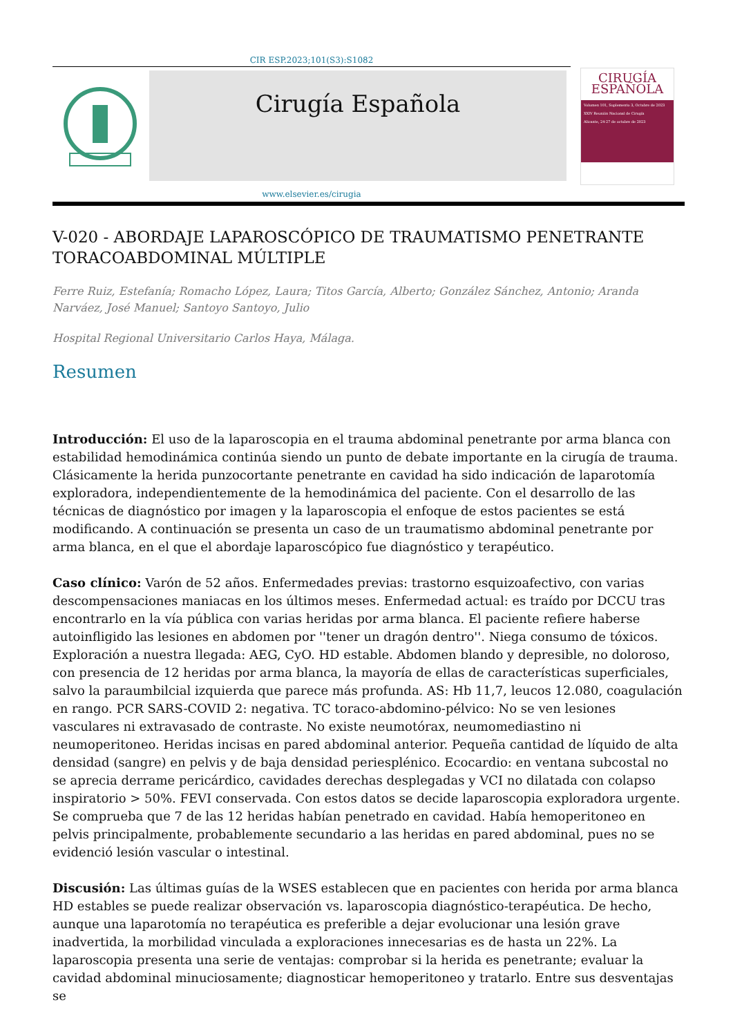CIR ESP.2023;101(S3):S1082
Cirugía Española
CIRUGÍA
ESPAÑOLA
Volumen 101, Suplemento 3, Octubre de 2023
XXIV Reunión Nacional de Cirugía
Alicante, 24-27 de octubre de 2023
www.elsevier.es/cirugia
V-020 - ABORDAJE LAPAROSCÓPICO DE TRAUMATISMO PENETRANTE TORACOABDOMINAL MÚLTIPLE
Ferre Ruiz, Estefanía; Romacho López, Laura; Titos García, Alberto; González Sánchez, Antonio; Aranda Narváez, José Manuel; Santoyo Santoyo, Julio
Hospital Regional Universitario Carlos Haya, Málaga.
Resumen
Introducción: El uso de la laparoscopia en el trauma abdominal penetrante por arma blanca con estabilidad hemodinámica continúa siendo un punto de debate importante en la cirugía de trauma. Clásicamente la herida punzocortante penetrante en cavidad ha sido indicación de laparotomía exploradora, independientemente de la hemodinámica del paciente. Con el desarrollo de las técnicas de diagnóstico por imagen y la laparoscopia el enfoque de estos pacientes se está modificando. A continuación se presenta un caso de un traumatismo abdominal penetrante por arma blanca, en el que el abordaje laparoscópico fue diagnóstico y terapéutico.
Caso clínico: Varón de 52 años. Enfermedades previas: trastorno esquizoafectivo, con varias descompensaciones maniacas en los últimos meses. Enfermedad actual: es traído por DCCU tras encontrarlo en la vía pública con varias heridas por arma blanca. El paciente refiere haberse autoinfligido las lesiones en abdomen por ''tener un dragón dentro''. Niega consumo de tóxicos. Exploración a nuestra llegada: AEG, CyO. HD estable. Abdomen blando y depresible, no doloroso, con presencia de 12 heridas por arma blanca, la mayoría de ellas de características superficiales, salvo la paraumbilcial izquierda que parece más profunda. AS: Hb 11,7, leucos 12.080, coagulación en rango. PCR SARS-COVID 2: negativa. TC toraco-abdomino-pélvico: No se ven lesiones vasculares ni extravasado de contraste. No existe neumotórax, neumomediastino ni neumoperitoneo. Heridas incisas en pared abdominal anterior. Pequeña cantidad de líquido de alta densidad (sangre) en pelvis y de baja densidad periesplénico. Ecocardio: en ventana subcostal no se aprecia derrame pericárdico, cavidades derechas desplegadas y VCI no dilatada con colapso inspiratorio > 50%. FEVI conservada. Con estos datos se decide laparoscopia exploradora urgente. Se comprueba que 7 de las 12 heridas habían penetrado en cavidad. Había hemoperitoneo en pelvis principalmente, probablemente secundario a las heridas en pared abdominal, pues no se evidenció lesión vascular o intestinal.
Discusión: Las últimas guías de la WSES establecen que en pacientes con herida por arma blanca HD estables se puede realizar observación vs. laparoscopia diagnóstico-terapéutica. De hecho, aunque una laparotomía no terapéutica es preferible a dejar evolucionar una lesión grave inadvertida, la morbilidad vinculada a exploraciones innecesarias es de hasta un 22%. La laparoscopia presenta una serie de ventajas: comprobar si la herida es penetrante; evaluar la cavidad abdominal minuciosamente; diagnosticar hemoperitoneo y tratarlo. Entre sus desventajas se